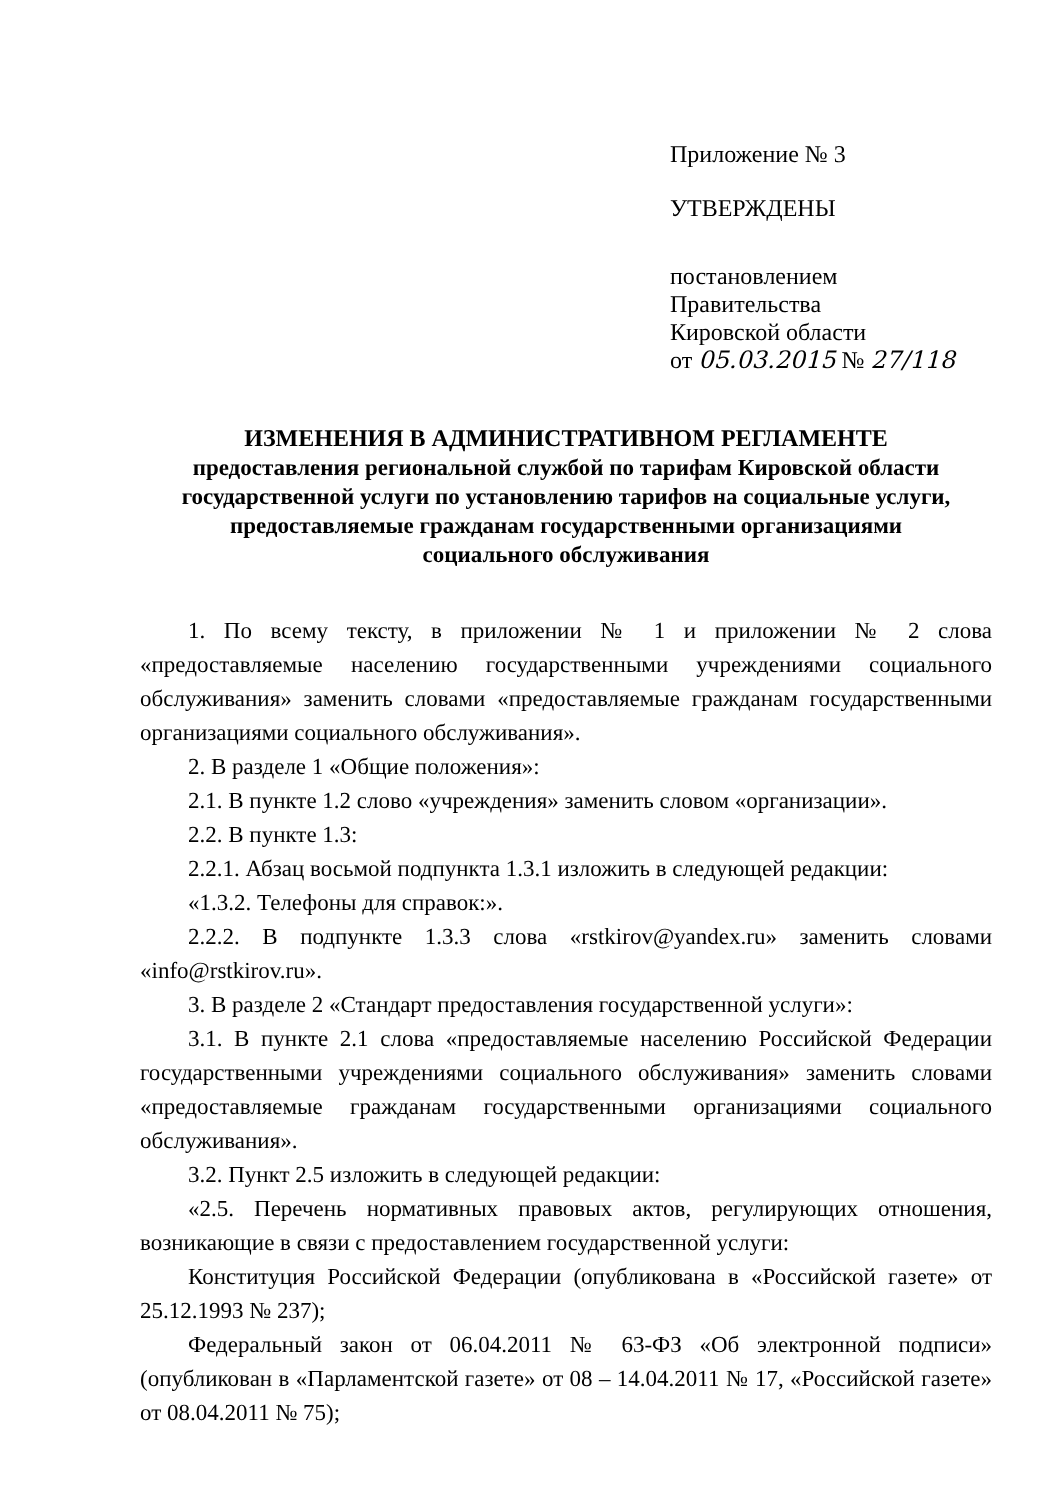Приложение № 3
УТВЕРЖДЕНЫ
постановлением Правительства
Кировской области
от 05.03.2015 № 27/118
ИЗМЕНЕНИЯ В АДМИНИСТРАТИВНОМ РЕГЛАМЕНТЕ
предоставления региональной службой по тарифам Кировской области
государственной услуги по установлению тарифов на социальные услуги,
предоставляемые гражданам государственными организациями
социального обслуживания
1. По всему тексту, в приложении № 1 и приложении № 2 слова «предоставляемые населению государственными учреждениями социального обслуживания» заменить словами «предоставляемые гражданам государственными организациями социального обслуживания».
2. В разделе 1 «Общие положения»:
2.1. В пункте 1.2 слово «учреждения» заменить словом «организации».
2.2. В пункте 1.3:
2.2.1. Абзац восьмой подпункта 1.3.1 изложить в следующей редакции:
«1.3.2. Телефоны для справок:».
2.2.2. В подпункте 1.3.3 слова «rstkirov@yandex.ru» заменить словами «info@rstkirov.ru».
3. В разделе 2 «Стандарт предоставления государственной услуги»:
3.1. В пункте 2.1 слова «предоставляемые населению Российской Федерации государственными учреждениями социального обслуживания» заменить словами «предоставляемые гражданам государственными организациями социального обслуживания».
3.2. Пункт 2.5 изложить в следующей редакции:
«2.5. Перечень нормативных правовых актов, регулирующих отношения, возникающие в связи с предоставлением государственной услуги:
Конституция Российской Федерации (опубликована в «Российской газете» от 25.12.1993 № 237);
Федеральный закон от 06.04.2011 № 63-ФЗ «Об электронной подписи» (опубликован в «Парламентской газете» от 08 – 14.04.2011 № 17, «Российской газете» от 08.04.2011 № 75);